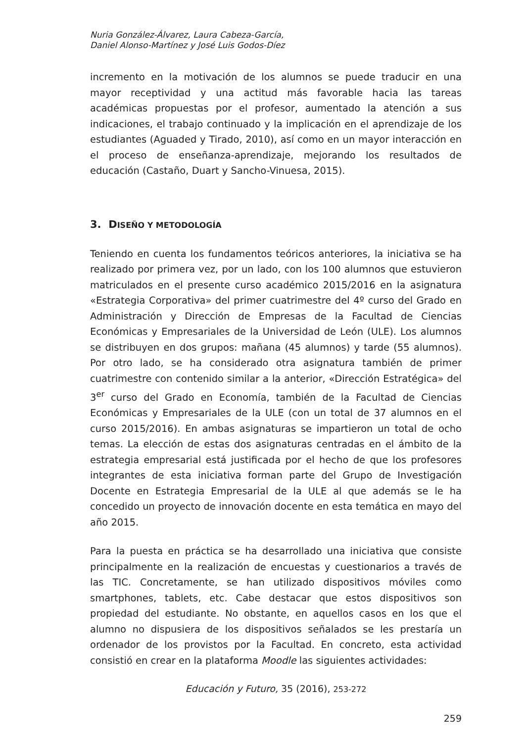Nuria González-Álvarez, Laura Cabeza-García,
Daniel Alonso-Martínez y José Luis Godos-Díez
incremento en la motivación de los alumnos se puede traducir en una mayor receptividad y una actitud más favorable hacia las tareas académicas propuestas por el profesor, aumentado la atención a sus indicaciones, el trabajo continuado y la implicación en el aprendizaje de los estudiantes (Aguaded y Tirado, 2010), así como en un mayor interacción en el proceso de enseñanza-aprendizaje, mejorando los resultados de educación (Castaño, Duart y Sancho-Vinuesa, 2015).
3. DISEÑO Y METODOLOGÍA
Teniendo en cuenta los fundamentos teóricos anteriores, la iniciativa se ha realizado por primera vez, por un lado, con los 100 alumnos que estuvieron matriculados en el presente curso académico 2015/2016 en la asignatura «Estrategia Corporativa» del primer cuatrimestre del 4º curso del Grado en Administración y Dirección de Empresas de la Facultad de Ciencias Económicas y Empresariales de la Universidad de León (ULE). Los alumnos se distribuyen en dos grupos: mañana (45 alumnos) y tarde (55 alumnos). Por otro lado, se ha considerado otra asignatura también de primer cuatrimestre con contenido similar a la anterior, «Dirección Estratégica» del 3<sup>er</sup> curso del Grado en Economía, también de la Facultad de Ciencias Económicas y Empresariales de la ULE (con un total de 37 alumnos en el curso 2015/2016). En ambas asignaturas se impartieron un total de ocho temas. La elección de estas dos asignaturas centradas en el ámbito de la estrategia empresarial está justificada por el hecho de que los profesores integrantes de esta iniciativa forman parte del Grupo de Investigación Docente en Estrategia Empresarial de la ULE al que además se le ha concedido un proyecto de innovación docente en esta temática en mayo del año 2015.
Para la puesta en práctica se ha desarrollado una iniciativa que consiste principalmente en la realización de encuestas y cuestionarios a través de las TIC. Concretamente, se han utilizado dispositivos móviles como smartphones, tablets, etc. Cabe destacar que estos dispositivos son propiedad del estudiante. No obstante, en aquellos casos en los que el alumno no dispusiera de los dispositivos señalados se les prestaría un ordenador de los provistos por la Facultad. En concreto, esta actividad consistió en crear en la plataforma Moodle las siguientes actividades:
Educación y Futuro, 35 (2016), 253-272
259